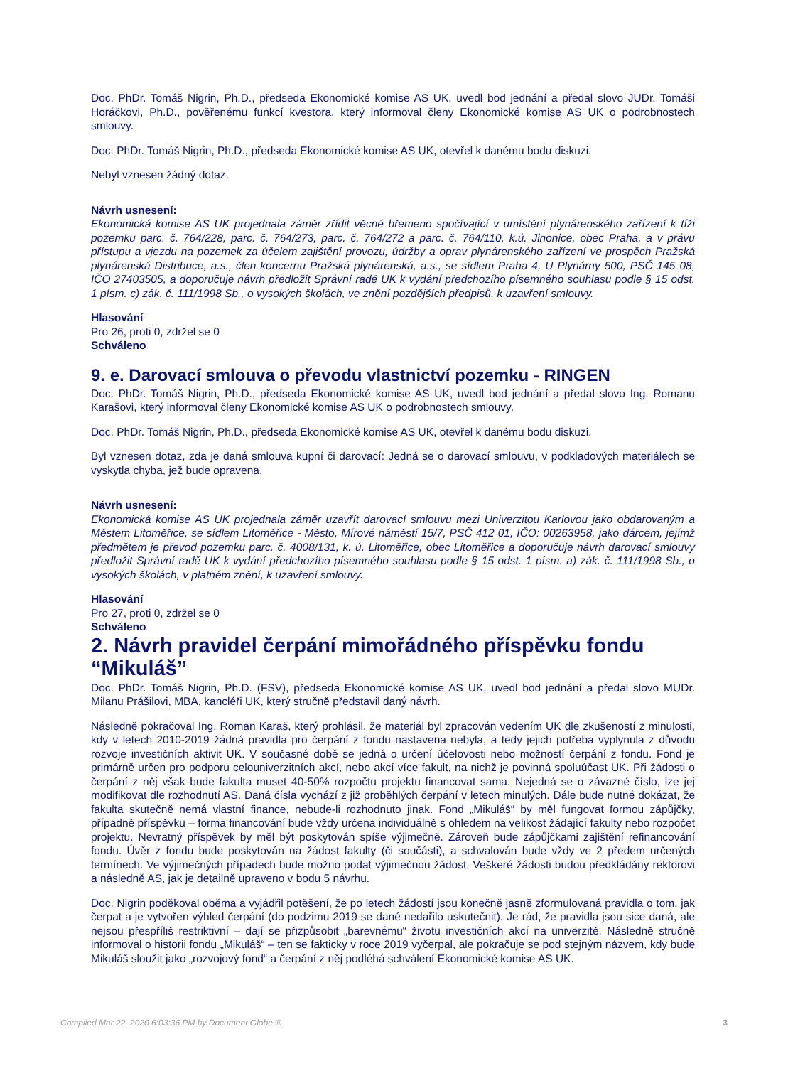Doc. PhDr. Tomáš Nigrin, Ph.D., předseda Ekonomické komise AS UK, uvedl bod jednání a předal slovo JUDr. Tomáši Horáčkovi, Ph.D., pověřenému funkcí kvestora, který informoval členy Ekonomické komise AS UK o podrobnostech smlouvy.
Doc. PhDr. Tomáš Nigrin, Ph.D., předseda Ekonomické komise AS UK, otevřel k danému bodu diskuzi.
Nebyl vznesen žádný dotaz.
Návrh usnesení:
Ekonomická komise AS UK projednala záměr zřídit věcné břemeno spočívající v umístění plynárenského zařízení k tíži pozemku parc. č. 764/228, parc. č. 764/273, parc. č. 764/272 a parc. č. 764/110, k.ú. Jinonice, obec Praha, a v právu přístupu a vjezdu na pozemek za účelem zajištění provozu, údržby a oprav plynárenského zařízení ve prospěch Pražská plynárenská Distribuce, a.s., člen koncernu Pražská plynárenská, a.s., se sídlem Praha 4, U Plynárny 500, PSČ 145 08, IČO 27403505, a doporučuje návrh předložit Správní radě UK k vydání předchozího písemného souhlasu podle § 15 odst. 1 písm. c) zák. č. 111/1998 Sb., o vysokých školách, ve znění pozdějších předpisů, k uzavření smlouvy.
Hlasování
Pro 26, proti 0, zdržel se 0
Schváleno
9. e. Darovací smlouva o převodu vlastnictví pozemku - RINGEN
Doc. PhDr. Tomáš Nigrin, Ph.D., předseda Ekonomické komise AS UK, uvedl bod jednání a předal slovo Ing. Romanu Karašovi, který informoval členy Ekonomické komise AS UK o podrobnostech smlouvy.
Doc. PhDr. Tomáš Nigrin, Ph.D., předseda Ekonomické komise AS UK, otevřel k danému bodu diskuzi.
Byl vznesen dotaz, zda je daná smlouva kupní či darovací: Jedná se o darovací smlouvu, v podkladových materiálech se vyskytla chyba, jež bude opravena.
Návrh usnesení:
Ekonomická komise AS UK projednala záměr uzavřít darovací smlouvu mezi Univerzitou Karlovou jako obdarovaným a Městem Litoměřice, se sídlem Litoměřice - Město, Mírové náměstí 15/7, PSČ 412 01, IČO: 00263958, jako dárcem, jejímž předmětem je převod pozemku parc. č. 4008/131, k. ú. Litoměřice, obec Litoměřice a doporučuje návrh darovací smlouvy předložit Správní radě UK k vydání předchozího písemného souhlasu podle § 15 odst. 1 písm. a) zák. č. 111/1998 Sb., o vysokých školách, v platném znění, k uzavření smlouvy.
Hlasování
Pro 27, proti 0, zdržel se 0
Schváleno
2. Návrh pravidel čerpání mimořádného příspěvku fondu “Mikuláš”
Doc. PhDr. Tomáš Nigrin, Ph.D. (FSV), předseda Ekonomické komise AS UK, uvedl bod jednání a předal slovo MUDr. Milanu Prášilovi, MBA, kancléři UK, který stručně představil daný návrh.
Následně pokračoval Ing. Roman Karaš, který prohlásil, že materiál byl zpracován vedením UK dle zkušeností z minulosti, kdy v letech 2010-2019 žádná pravidla pro čerpání z fondu nastavena nebyla, a tedy jejich potřeba vyplynula z důvodu rozvoje investičních aktivit UK. V současné době se jedná o určení účelovosti nebo možností čerpání z fondu. Fond je primárně určen pro podporu celouniverzitních akcí, nebo akcí více fakult, na nichž je povinná spoluúčast UK. Při žádosti o čerpání z něj však bude fakulta muset 40-50% rozpočtu projektu financovat sama. Nejedná se o závazné číslo, lze jej modifikovat dle rozhodnutí AS. Daná čísla vychází z již proběhlých čerpání v letech minulých. Dále bude nutné dokázat, že fakulta skutečně nemá vlastní finance, nebude-li rozhodnuto jinak. Fond „Mikuláš“ by měl fungovat formou zápůjčky, případně příspěvku – forma financování bude vždy určena individuálně s ohledem na velikost žádající fakulty nebo rozpočet projektu. Nevratný příspěvek by měl být poskytován spíše výjimečně. Zároveň bude zápůjčkami zajištění refinancování fondu. Úvěr z fondu bude poskytován na žádost fakulty (či součásti), a schvalován bude vždy ve 2 předem určených termínech. Ve výjimečných případech bude možno podat výjimečnou žádost. Veškeré žádosti budou předkládány rektorovi a následně AS, jak je detailně upraveno v bodu 5 návrhu.
Doc. Nigrin poděkoval oběma a vyjádřil potěšení, že po letech žádostí jsou konečně jasně zformulovaná pravidla o tom, jak čerpat a je vytvořen výhled čerpání (do podzimu 2019 se dané nedařilo uskutečnit). Je rád, že pravidla jsou sice daná, ale nejsou přespříliš restriktivní – dají se přizpůsobit „barevnému“ životu investičních akcí na univerzitě. Následně stručně informoval o historii fondu „Mikuláš“ – ten se fakticky v roce 2019 vyčerpal, ale pokračuje se pod stejným názvem, kdy bude Mikuláš sloužit jako „rozvojový fond“ a čerpání z něj podléhá schválení Ekonomické komise AS UK.
Compiled Mar 22, 2020 6:03:36 PM by Document Globe ® 3